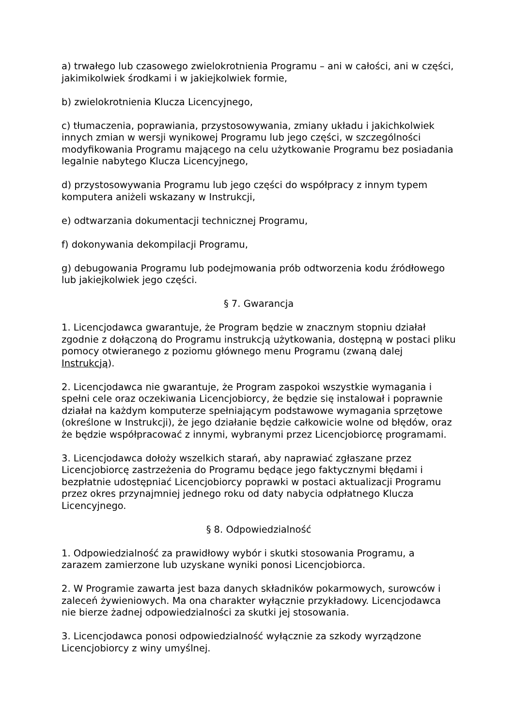a) trwałego lub czasowego zwielokrotnienia Programu – ani w całości, ani w części, jakimikolwiek środkami i w jakiejkolwiek formie,
b) zwielokrotnienia Klucza Licencyjnego,
c) tłumaczenia, poprawiania, przystosowywania, zmiany układu i jakichkolwiek innych zmian w wersji wynikowej Programu lub jego części, w szczególności modyfikowania Programu mającego na celu użytkowanie Programu bez posiadania legalnie nabytego Klucza Licencyjnego,
d) przystosowywania Programu lub jego części do współpracy z innym typem komputera aniżeli wskazany w Instrukcji,
e) odtwarzania dokumentacji technicznej Programu,
f) dokonywania dekompilacji Programu,
g) debugowania Programu lub podejmowania prób odtworzenia kodu źródłowego lub jakiejkolwiek jego części.
§ 7. Gwarancja
1. Licencjodawca gwarantuje, że Program będzie w znacznym stopniu działał zgodnie z dołączoną do Programu instrukcją użytkowania, dostępną w postaci pliku pomocy otwieranego z poziomu głównego menu Programu (zwaną dalej Instrukcją).
2. Licencjodawca nie gwarantuje, że Program zaspokoi wszystkie wymagania i spełni cele oraz oczekiwania Licencjobiorcy, że będzie się instalował i poprawnie działał na każdym komputerze spełniającym podstawowe wymagania sprzętowe (określone w Instrukcji), że jego działanie będzie całkowicie wolne od błędów, oraz że będzie współpracować z innymi, wybranymi przez Licencjobiorcę programami.
3. Licencjodawca dołoży wszelkich starań, aby naprawiać zgłaszane przez Licencjobiorcę zastrzeżenia do Programu będące jego faktycznymi błędami i bezpłatnie udostępniać Licencjobiorcy poprawki w postaci aktualizacji Programu przez okres przynajmniej jednego roku od daty nabycia odpłatnego Klucza Licencyjnego.
§ 8. Odpowiedzialność
1. Odpowiedzialność za prawidłowy wybór i skutki stosowania Programu, a zarazem zamierzone lub uzyskane wyniki ponosi Licencjobiorca.
2. W Programie zawarta jest baza danych składników pokarmowych, surowców i zaleceń żywieniowych. Ma ona charakter wyłącznie przykładowy. Licencjodawca nie bierze żadnej odpowiedzialności za skutki jej stosowania.
3. Licencjodawca ponosi odpowiedzialność wyłącznie za szkody wyrządzone Licencjobiorcy z winy umyślnej.